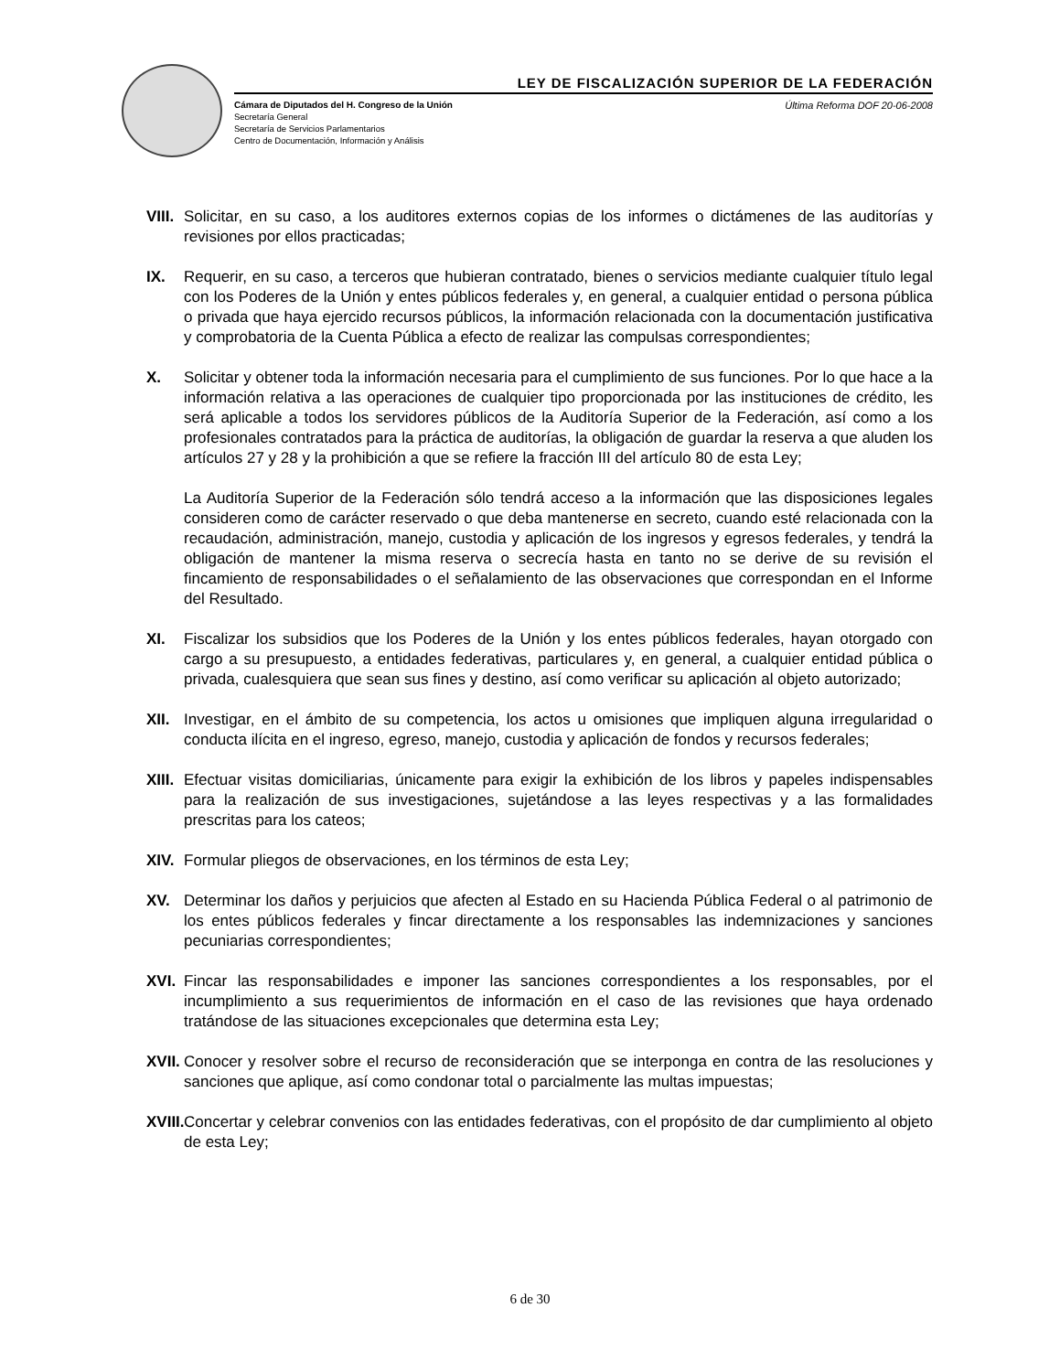LEY DE FISCALIZACIÓN SUPERIOR DE LA FEDERACIÓN
Cámara de Diputados del H. Congreso de la Unión Última Reforma DOF 20-06-2008
Secretaría General
Secretaría de Servicios Parlamentarios
Centro de Documentación, Información y Análisis
VIII.
Solicitar, en su caso, a los auditores externos copias de los informes o dictámenes de las auditorías y revisiones por ellos practicadas;
IX. Requerir, en su caso, a terceros que hubieran contratado, bienes o servicios mediante cualquier título legal con los Poderes de la Unión y entes públicos federales y, en general, a cualquier entidad o persona pública o privada que haya ejercido recursos públicos, la información relacionada con la documentación justificativa y comprobatoria de la Cuenta Pública a efecto de realizar las compulsas correspondientes;
X. Solicitar y obtener toda la información necesaria para el cumplimiento de sus funciones. Por lo que hace a la información relativa a las operaciones de cualquier tipo proporcionada por las instituciones de crédito, les será aplicable a todos los servidores públicos de la Auditoría Superior de la Federación, así como a los profesionales contratados para la práctica de auditorías, la obligación de guardar la reserva a que aluden los artículos 27 y 28 y la prohibición a que se refiere la fracción III del artículo 80 de esta Ley;
La Auditoría Superior de la Federación sólo tendrá acceso a la información que las disposiciones legales consideren como de carácter reservado o que deba mantenerse en secreto, cuando esté relacionada con la recaudación, administración, manejo, custodia y aplicación de los ingresos y egresos federales, y tendrá la obligación de mantener la misma reserva o secrecía hasta en tanto no se derive de su revisión el fincamiento de responsabilidades o el señalamiento de las observaciones que correspondan en el Informe del Resultado.
XI. Fiscalizar los subsidios que los Poderes de la Unión y los entes públicos federales, hayan otorgado con cargo a su presupuesto, a entidades federativas, particulares y, en general, a cualquier entidad pública o privada, cualesquiera que sean sus fines y destino, así como verificar su aplicación al objeto autorizado;
XII. Investigar, en el ámbito de su competencia, los actos u omisiones que impliquen alguna irregularidad o conducta ilícita en el ingreso, egreso, manejo, custodia y aplicación de fondos y recursos federales;
XIII.
Efectuar visitas domiciliarias, únicamente para exigir la exhibición de los libros y papeles indispensables para la realización de sus investigaciones, sujetándose a las leyes respectivas y a las formalidades prescritas para los cateos;
XIV. Formular pliegos de observaciones, en los términos de esta Ley;
XV. Determinar los daños y perjuicios que afecten al Estado en su Hacienda Pública Federal o al patrimonio de los entes públicos federales y fincar directamente a los responsables las indemnizaciones y sanciones pecuniarias correspondientes;
XVI. Fincar las responsabilidades e imponer las sanciones correspondientes a los responsables, por el incumplimiento a sus requerimientos de información en el caso de las revisiones que haya ordenado tratándose de las situaciones excepcionales que determina esta Ley;
XVII.
Conocer y resolver sobre el recurso de reconsideración que se interponga en contra de las resoluciones y sanciones que aplique, así como condonar total o parcialmente las multas impuestas;
XVIII.
Concertar y celebrar convenios con las entidades federativas, con el propósito de dar cumplimiento al objeto de esta Ley;
6 de 30